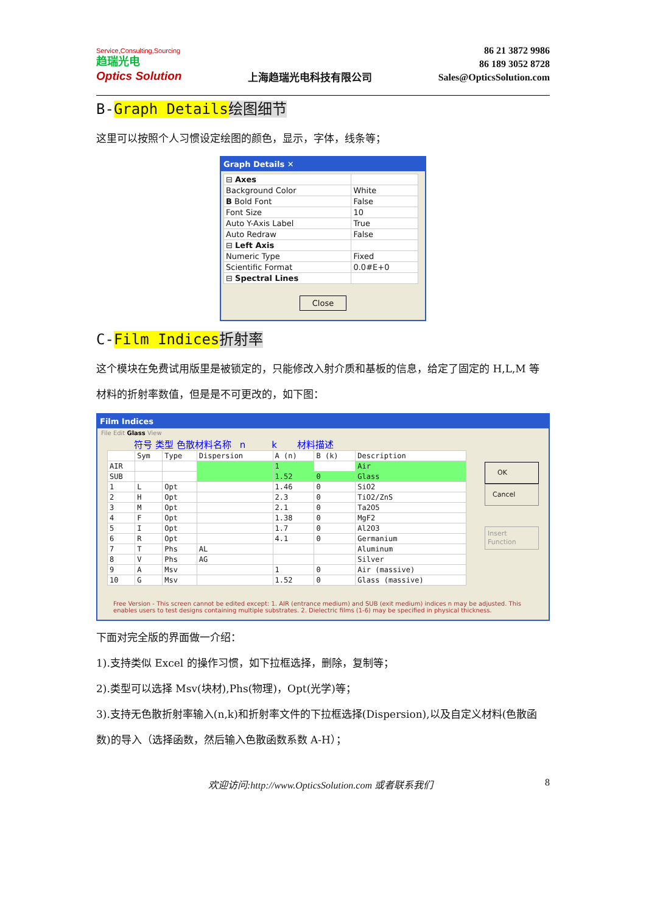Service,Consulting,Sourcing
趋瑞光电
Optics Solution
上海趋瑞光电科技有限公司
86 21 3872 9986
86 189 3052 8728
Sales@OpticsSolution.com
B-Graph Details 绘图细节
这里可以按照个人习惯设定绘图的颜色，显示，字体，线条等；
Graph Details ✕
| ⊟ Axes | |
| Background Color | White |
| B Bold Font | False |
| Font Size | 10 |
| Auto Y-Axis Label | True |
| Auto Redraw | False |
| ⊟ Left Axis | |
| Numeric Type | Fixed |
| Scientific Format | 0.0#E+0 |
| ⊟ Spectral Lines | |
Close
C-Film Indices 折射率
这个模块在免费试用版里是被锁定的，只能修改入射介质和基板的信息，给定了固定的 H,L,M 等材料的折射率数值，但是是不可更改的，如下图：
Film Indices
File Edit Glass View
符号 类型 色散材料名称 n k 材料描述
| | Sym | Type | Dispersion | A (n) | B (k) | Description |
| --- | --- | --- | --- | --- | --- | --- |
| AIR | | | | 1 | | Air |
| SUB | | | | 1.52 | 0 | Glass |
| 1 | L | Opt | | 1.46 | 0 | SiO2 |
| 2 | H | Opt | | 2.3 | 0 | TiO2/ZnS |
| 3 | M | Opt | | 2.1 | 0 | Ta2O5 |
| 4 | F | Opt | | 1.38 | 0 | MgF2 |
| 5 | I | Opt | | 1.7 | 0 | Al2O3 |
| 6 | R | Opt | | 4.1 | 0 | Germanium |
| 7 | T | Phs | AL | | | Aluminum |
| 8 | V | Phs | AG | | | Silver |
| 9 | A | Msv | | 1 | 0 | Air (massive) |
| 10 | G | Msv | | 1.52 | 0 | Glass (massive) |
OK
Cancel
Insert Function
Free Version - This screen cannot be edited except: 1. AIR (entrance medium) and SUB (exit medium) indices n may be adjusted. This enables users to test designs containing multiple substrates. 2. Dielectric films (1-6) may be specified in physical thickness.
下面对完全版的界面做一介绍：
1).支持类似 Excel 的操作习惯，如下拉框选择，删除，复制等；
2).类型可以选择 Msv(块材),Phs(物理)，Opt(光学)等；
3).支持无色散折射率输入(n,k)和折射率文件的下拉框选择(Dispersion),以及自定义材料(色散函数)的导入（选择函数，然后输入色散函数系数 A-H）；
欢迎访问:http://www.OpticsSolution.com 或者联系我们 8